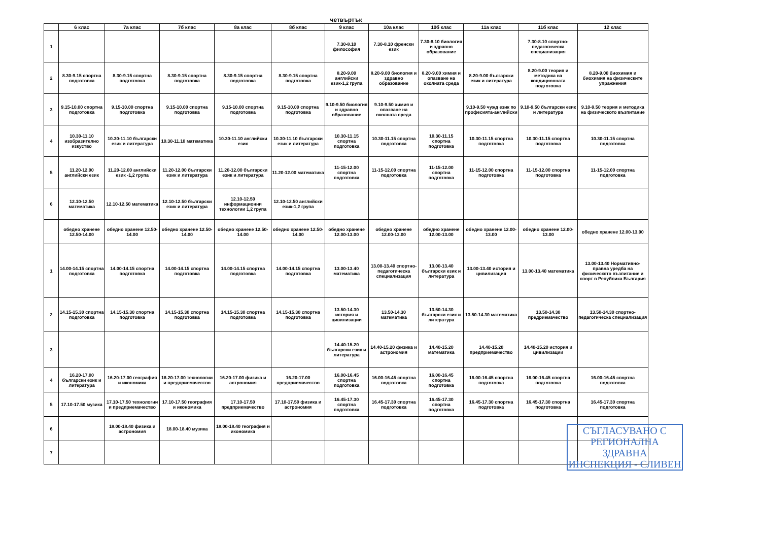четвъртък
| | 6 клас | 7а клас | 7б клас | 8а клас | 8б клас | 9 клас | 10а клас | 10б клас | 11а клас | 11б клас | 12 клас |
| --- | --- | --- | --- | --- | --- | --- | --- | --- | --- | --- | --- |
| 1 | | | | | | 7.30-8.10 философия | 7.30-8.10 френски език | 7.30-8.10 биология и здравно образование | | 7.30-8.10 спортно-педагогическа специализация | |
| 2 | 8.30-9.15 спортна подготовка | 8.30-9.15 спортна подготовка | 8.30-9.15 спортна подготовка | 8.30-9.15 спортна подготовка | 8.30-9.15 спортна подготовка | 8.20-9.00 английски език-1,2 група | 8.20-9.00 биология и здравно образование | 8.20-9.00 химия и опазване на околната среда | 8.20-9.00 български език и литература | 8.20-9.00 теория и методика на кондиционната подготовка | 8.20-9.00 биохимия и биохимия на физическите упражнения |
| 3 | 9.15-10.00 спортна подготовка | 9.15-10.00 спортна подготовка | 9.15-10.00 спортна подготовка | 9.15-10.00 спортна подготовка | 9.15-10.00 спортна подготовка | 9.10-9.50 биология и здравно образование | 9.10-9.50 химия и опазване на околната среда | | 9.10-9.50 чужд език по професията-английски | 9.10-9.50 български език и литература | 9.10-9.50 теория и методика на физическото възпитание |
| 4 | 10.30-11.10 изобразително изкуство | 10.30-11.10 български език и литература | 10.30-11.10 математика | 10.30-11.10 английски език | 10.30-11.10 български език и литература | 10.30-11.15 спортна подготовка | 10.30-11.15 спортна подготовка | 10.30-11.15 спортна подготовка | 10.30-11.15 спортна подготовка | 10.30-11.15 спортна подготовка | 10.30-11.15 спортна подготовка |
| 5 | 11.20-12.00 английски език | 11.20-12.00 английски език -1,2 група | 11.20-12.00 български език и литература | 11.20-12.00 български език и литература | 11.20-12.00 математика | 11-15-12.00 спортна подготовка | 11-15-12.00 спортна подготовка | 11-15-12.00 спортна подготовка | 11-15-12.00 спортна подготовка | 11-15-12.00 спортна подготовка | 11-15-12.00 спортна подготовка |
| 6 | 12.10-12.50 математика | 12.10-12.50 математика | 12.10-12.50 български език и литература | 12.10-12.50 информационни технологии 1,2 група | 12.10-12.50 английски език-1,2 група | | | | | | |
| | обедно хранене 12.50-14.00 | обедно хранене 12.50-14.00 | обедно хранене 12.50-14.00 | обедно хранене 12.50-14.00 | обедно хранене 12.50-14.00 | обедно хранене 12.00-13.00 | обедно хранене 12.00-13.00 | обедно хранене 12.00-13.00 | обедно хранене 12.00-13.00 | обедно хранене 12.00-13.00 | обедно хранене 12.00-13.00 |
| 1 | 14.00-14.15 спортна подготовка | 14.00-14.15 спортна подготовка | 14.00-14.15 спортна подготовка | 14.00-14.15 спортна подготовка | 14.00-14.15 спортна подготовка | 13.00-13.40 математика | 13.00-13.40 спортно-педагогическа специализация | 13.00-13.40 български език и литература | 13.00-13.40 история и цивилизация | 13.00-13.40 математика | 13.00-13.40 Нормативно-правна уредба на физическото възпитание и спорт в Република България |
| 2 | 14.15-15.30 спортна подготовка | 14.15-15.30 спортна подготовка | 14.15-15.30 спортна подготовка | 14.15-15.30 спортна подготовка | 14.15-15.30 спортна подготовка | 13.50-14.30 история и цивилизации | 13.50-14.30 математика | 13.50-14.30 български език и литература | 13.50-14.30 математика | 13.50-14.30 предриемачество | 13.50-14.30 спортно-педагогическа специализация |
| 3 | | | | | | 14.40-15.20 български език и литература | 14.40-15.20 физика и астрономия | 14.40-15.20 математика | 14.40-15.20 предприемачество | 14.40-15.20 история и цивилизации | |
| 4 | 16.20-17.00 български език и литература | 16.20-17.00 география и икономика | 16.20-17.00 технологии и предприемачество | 16.20-17.00 физика и астрономия | 16.20-17.00 предприемачество | 16.00-16.45 спортна подготовка | 16.00-16.45 спортна подготовка | 16.00-16.45 спортна подготовка | 16.00-16.45 спортна подготовка | 16.00-16.45 спортна подготовка | 16.00-16.45 спортна подготовка |
| 5 | 17.10-17.50 музика | 17.10-17.50 технологии и предприемачество | 17.10-17.50 география и икономика | 17.10-17.50 предприемачество | 17.10-17.50 физика и астрономия | 16.45-17.30 спортна подготовка | 16.45-17.30 спортна подготовка | 16.45-17.30 спортна подготовка | 16.45-17.30 спортна подготовка | 16.45-17.30 спортна подготовка | 16.45-17.30 спортна подготовка |
| 6 | | 18.00-18.40 физика и астрономия | 18.00-18.40 музика | 18.00-18.40 география и икономика | | | | | | | |
| 7 | | | | | | | | | | | |
СЪГЛАСУВАНО С
РЕГИОНАЛНА ЗДРАВНА
ИНСПЕКЦИЯ - СЛИВЕН